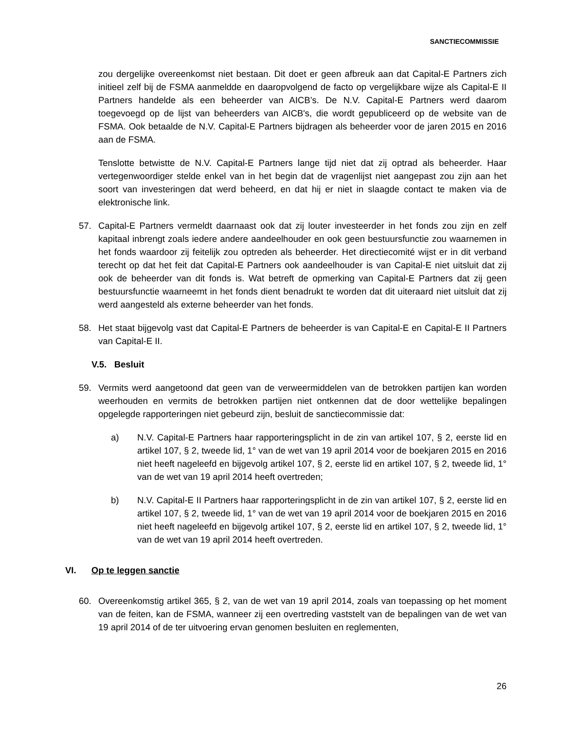SANCTIECOMMISSIE
zou dergelijke overeenkomst niet bestaan. Dit doet er geen afbreuk aan dat Capital-E Partners zich initieel zelf bij de FSMA aanmeldde en daaropvolgend de facto op vergelijkbare wijze als Capital-E II Partners handelde als een beheerder van AICB’s. De N.V. Capital-E Partners werd daarom toegevoegd op de lijst van beheerders van AICB's, die wordt gepubliceerd op de website van de FSMA. Ook betaalde de N.V. Capital-E Partners bijdragen als beheerder voor de jaren 2015 en 2016 aan de FSMA.
Tenslotte betwistte de N.V. Capital-E Partners lange tijd niet dat zij optrad als beheerder. Haar vertegenwoordiger stelde enkel van in het begin dat de vragenlijst niet aangepast zou zijn aan het soort van investeringen dat werd beheerd, en dat hij er niet in slaagde contact te maken via de elektronische link.
57. Capital-E Partners vermeldt daarnaast ook dat zij louter investeerder in het fonds zou zijn en zelf kapitaal inbrengt zoals iedere andere aandeelhouder en ook geen bestuursfunctie zou waarnemen in het fonds waardoor zij feitelijk zou optreden als beheerder. Het directiecomité wijst er in dit verband terecht op dat het feit dat Capital-E Partners ook aandeelhouder is van Capital-E niet uitsluit dat zij ook de beheerder van dit fonds is. Wat betreft de opmerking van Capital-E Partners dat zij geen bestuursfunctie waarneemt in het fonds dient benadrukt te worden dat dit uiteraard niet uitsluit dat zij werd aangesteld als externe beheerder van het fonds.
58. Het staat bijgevolg vast dat Capital-E Partners de beheerder is van Capital-E en Capital-E II Partners van Capital-E II.
V.5. Besluit
59. Vermits werd aangetoond dat geen van de verweermiddelen van de betrokken partijen kan worden weerhouden en vermits de betrokken partijen niet ontkennen dat de door wettelijke bepalingen opgelegde rapporteringen niet gebeurd zijn, besluit de sanctiecommissie dat:
a) N.V. Capital-E Partners haar rapporteringsplicht in de zin van artikel 107, § 2, eerste lid en artikel 107, § 2, tweede lid, 1° van de wet van 19 april 2014 voor de boekjaren 2015 en 2016 niet heeft nageleefd en bijgevolg artikel 107, § 2, eerste lid en artikel 107, § 2, tweede lid, 1° van de wet van 19 april 2014 heeft overtreden;
b) N.V. Capital-E II Partners haar rapporteringsplicht in de zin van artikel 107, § 2, eerste lid en artikel 107, § 2, tweede lid, 1° van de wet van 19 april 2014 voor de boekjaren 2015 en 2016 niet heeft nageleefd en bijgevolg artikel 107, § 2, eerste lid en artikel 107, § 2, tweede lid, 1° van de wet van 19 april 2014 heeft overtreden.
VI. Op te leggen sanctie
60. Overeenkomstig artikel 365, § 2, van de wet van 19 april 2014, zoals van toepassing op het moment van de feiten, kan de FSMA, wanneer zij een overtreding vaststelt van de bepalingen van de wet van 19 april 2014 of de ter uitvoering ervan genomen besluiten en reglementen,
26